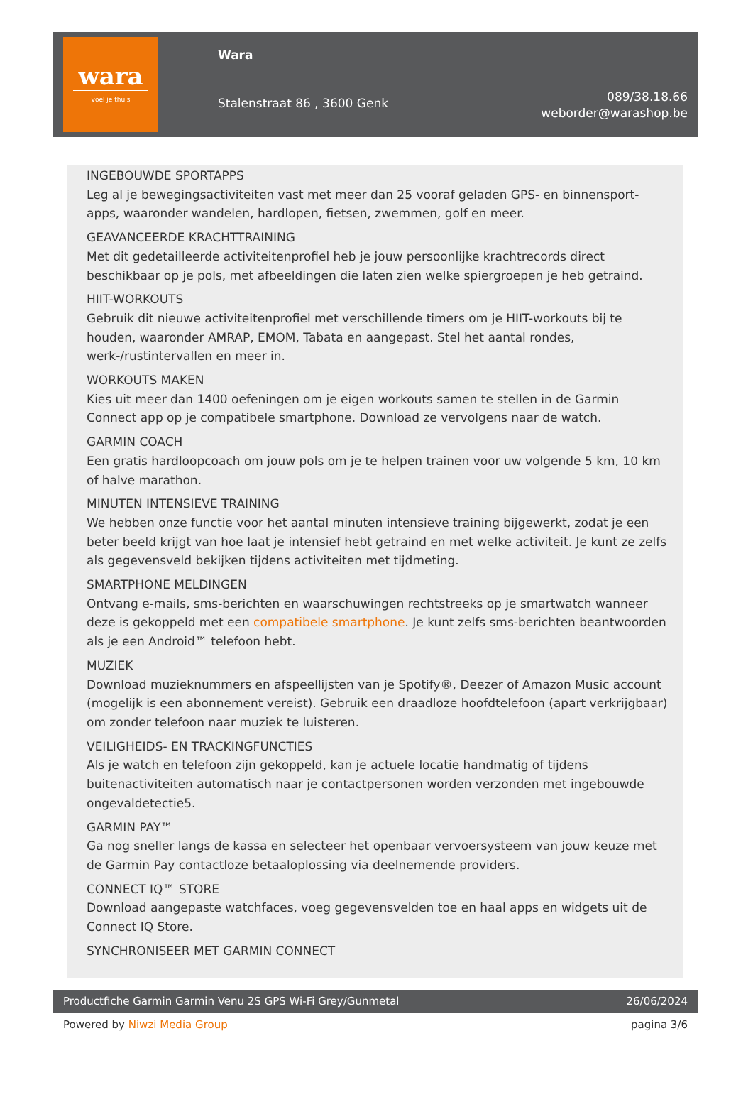wara
voel je thuis
Wara
Stalenstraat 86 , 3600 Genk
089/38.18.66
weborder@warashop.be
INGEBOUWDE SPORTAPPS
Leg al je bewegingsactiviteiten vast met meer dan 25 vooraf geladen GPS- en binnensport-apps, waaronder wandelen, hardlopen, fietsen, zwemmen, golf en meer.
GEAVANCEERDE KRACHTTRAINING
Met dit gedetailleerde activiteitenprofiel heb je jouw persoonlijke krachtrecords direct beschikbaar op je pols, met afbeeldingen die laten zien welke spiergroepen je heb getraind.
HIIT-WORKOUTS
Gebruik dit nieuwe activiteitenprofiel met verschillende timers om je HIIT-workouts bij te houden, waaronder AMRAP, EMOM, Tabata en aangepast. Stel het aantal rondes, werk-/rustintervallen en meer in.
WORKOUTS MAKEN
Kies uit meer dan 1400 oefeningen om je eigen workouts samen te stellen in de Garmin Connect app op je compatibele smartphone. Download ze vervolgens naar de watch.
GARMIN COACH
Een gratis hardloopcoach om jouw pols om je te helpen trainen voor uw volgende 5 km, 10 km of halve marathon.
MINUTEN INTENSIEVE TRAINING
We hebben onze functie voor het aantal minuten intensieve training bijgewerkt, zodat je een beter beeld krijgt van hoe laat je intensief hebt getraind en met welke activiteit. Je kunt ze zelfs als gegevensveld bekijken tijdens activiteiten met tijdmeting.
SMARTPHONE MELDINGEN
Ontvang e-mails, sms-berichten en waarschuwingen rechtstreeks op je smartwatch wanneer deze is gekoppeld met een compatibele smartphone. Je kunt zelfs sms-berichten beantwoorden als je een Android™ telefoon hebt.
MUZIEK
Download muzieknummers en afspeellijsten van je Spotify®, Deezer of Amazon Music account (mogelijk is een abonnement vereist). Gebruik een draadloze hoofdtelefoon (apart verkrijgbaar) om zonder telefoon naar muziek te luisteren.
VEILIGHEIDS- EN TRACKINGFUNCTIES
Als je watch en telefoon zijn gekoppeld, kan je actuele locatie handmatig of tijdens buitenactiviteiten automatisch naar je contactpersonen worden verzonden met ingebouwde ongevaldetectie5.
GARMIN PAY™
Ga nog sneller langs de kassa en selecteer het openbaar vervoersysteem van jouw keuze met de Garmin Pay contactloze betaaloplossing via deelnemende providers.
CONNECT IQ™ STORE
Download aangepaste watchfaces, voeg gegevensvelden toe en haal apps en widgets uit de Connect IQ Store.
SYNCHRONISEER MET GARMIN CONNECT
Productfiche Garmin Garmin Venu 2S GPS Wi-Fi Grey/Gunmetal 26/06/2024
Powered by Niwzi Media Group pagina 3/6